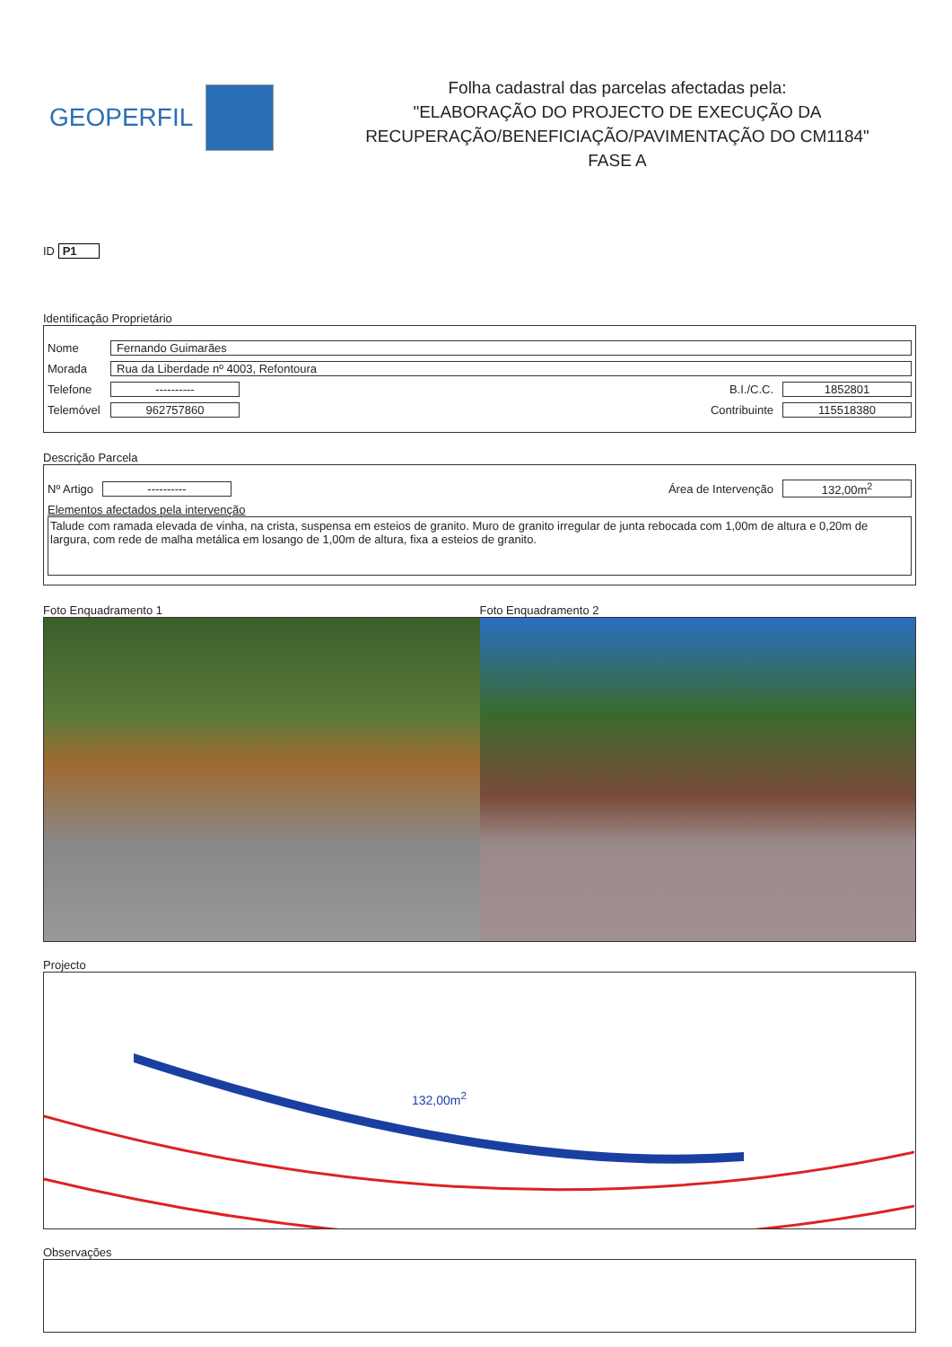GEOPERFIL
Folha cadastral das parcelas afectadas pela:
"ELABORAÇÃO DO PROJECTO DE EXECUÇÃO DA
RECUPERAÇÃO/BENEFICIAÇÃO/PAVIMENTAÇÃO DO CM1184"
FASE A
ID P1
Identificação Proprietário
Nome Fernando Guimarães
Morada Rua da Liberdade nº 4003, Refontoura
Telefone ---------- B.I./C.C. 1852801
Telemóvel 962757860 Contribuinte 115518380
Descrição Parcela
Nº Artigo ---------- Área de Intervenção 132,00m<sup>2</sup>
Elementos afectados pela intervenção
Talude com ramada elevada de vinha, na crista, suspensa em esteios de granito. Muro de granito irregular de junta rebocada com 1,00m de altura e 0,20m de largura, com rede de malha metálica em losango de 1,00m de altura, fixa a esteios de granito.
Foto Enquadramento 1 Foto Enquadramento 2
Projecto
132,00m<sup>2</sup>
Observações